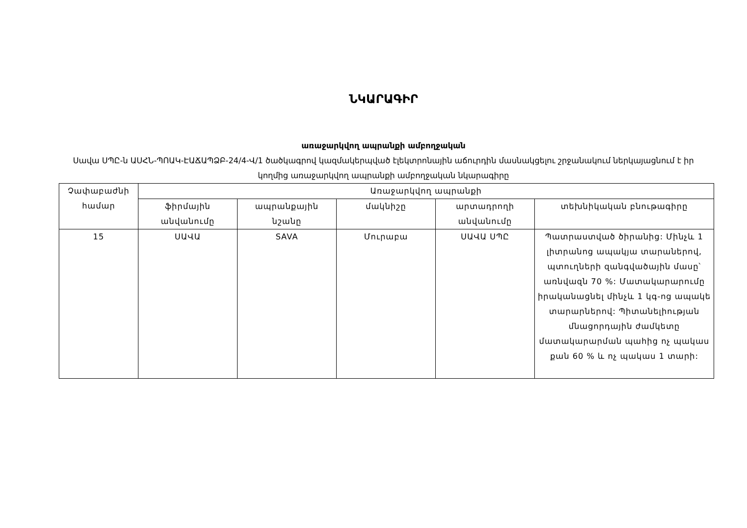ՆԿԱՐԱԳԻՐ
առաջարկվող ապրանքի ամբողջական
Սավա ՍՊԸ-ն ԱՍՀՆ-ՊՈԱԿ-ԷԱՃԱՊՁԲ-24/4-Վ/1 ծածկագրով կազմակերպված էլեկտրոնային աճուրդին մասնակցելու շրջանակում ներկայացնում է իր կողմից առաջարկվող ապրանքի ամբողջական նկարագիրը
| Չափաբաժնի համար | Առաջարկվող ապրանքի | | | | |
| --- | --- | --- | --- | --- | --- |
| | ֆիրմային անվանումը | ապրանքային նշանը | մակնիշը | արտադրողի անվանումը | տեխնիկական բնութագիրը |
| 15 | ՍԱՎԱ | SAVA | Մուրաբա | ՍԱՎԱ ՍՊԸ | Պատրաստված ծիրանից: Մինչև 1 լիտրանոց ապակյա տարաներով, պտուղների զանգվածային մասը՝ առնվազն 70 %: Մատակարարումը իրականացնել մինչև 1 կգ-ոց ապակե տարարներով: Պիտանելիության մնացորդային ժամկետը մատակարարման պահից ոչ պակաս քան 60 % և ոչ պակաս 1 տարի: |